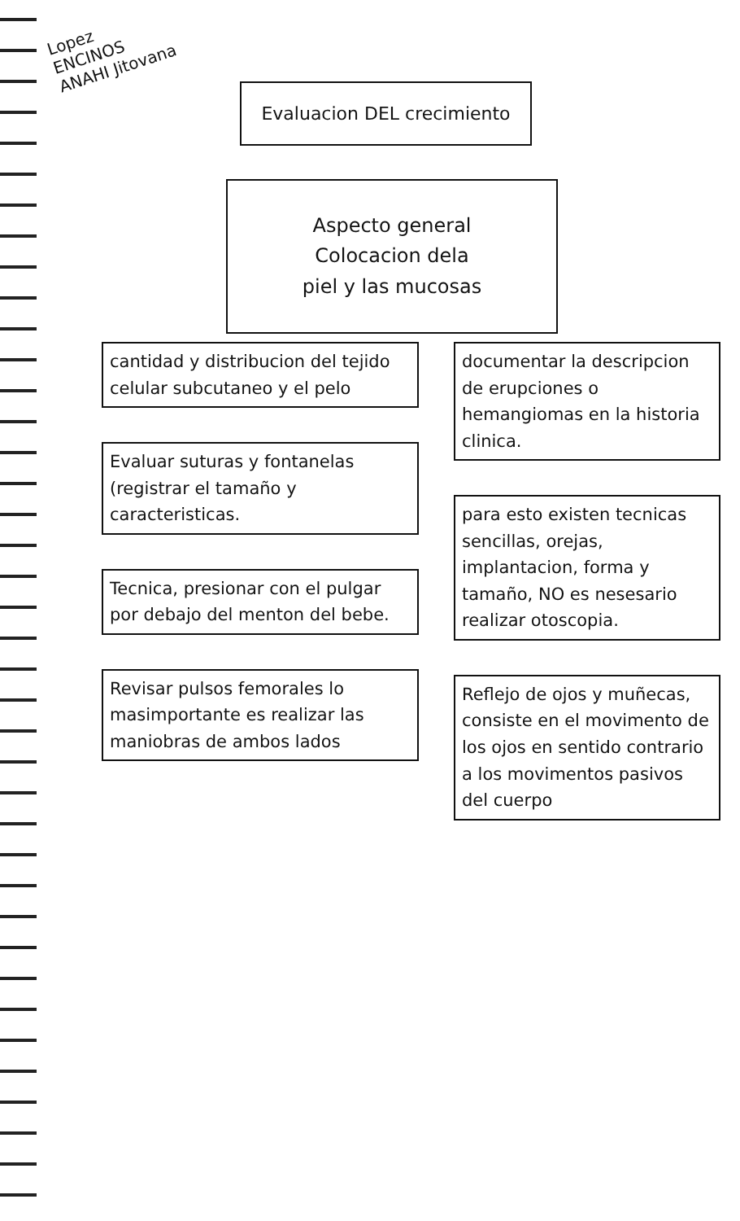Lopez
ENCINOS
ANAHI Jitovana
Evaluacion DEL crecimiento
Aspecto general
Colocacion dela
piel y las mucosas
cantidad y distribucion del tejido celular subcutaneo y el pelo
Evaluar suturas y fontanelas (registrar el tamaño y caracteristicas.
Tecnica, presionar con el pulgar por debajo del menton del bebe.
Revisar pulsos femorales lo masimportante es realizar las maniobras de ambos lados
documentar la descripcion de erupciones o hemangiomas en la historia clinica.
para esto existen tecnicas sencillas, orejas, implantacion, forma y tamaño, NO es nesesario realizar otoscopia.
Reflejo de ojos y muñecas, consiste en el movimento de los ojos en sentido contrario a los movimentos pasivos del cuerpo